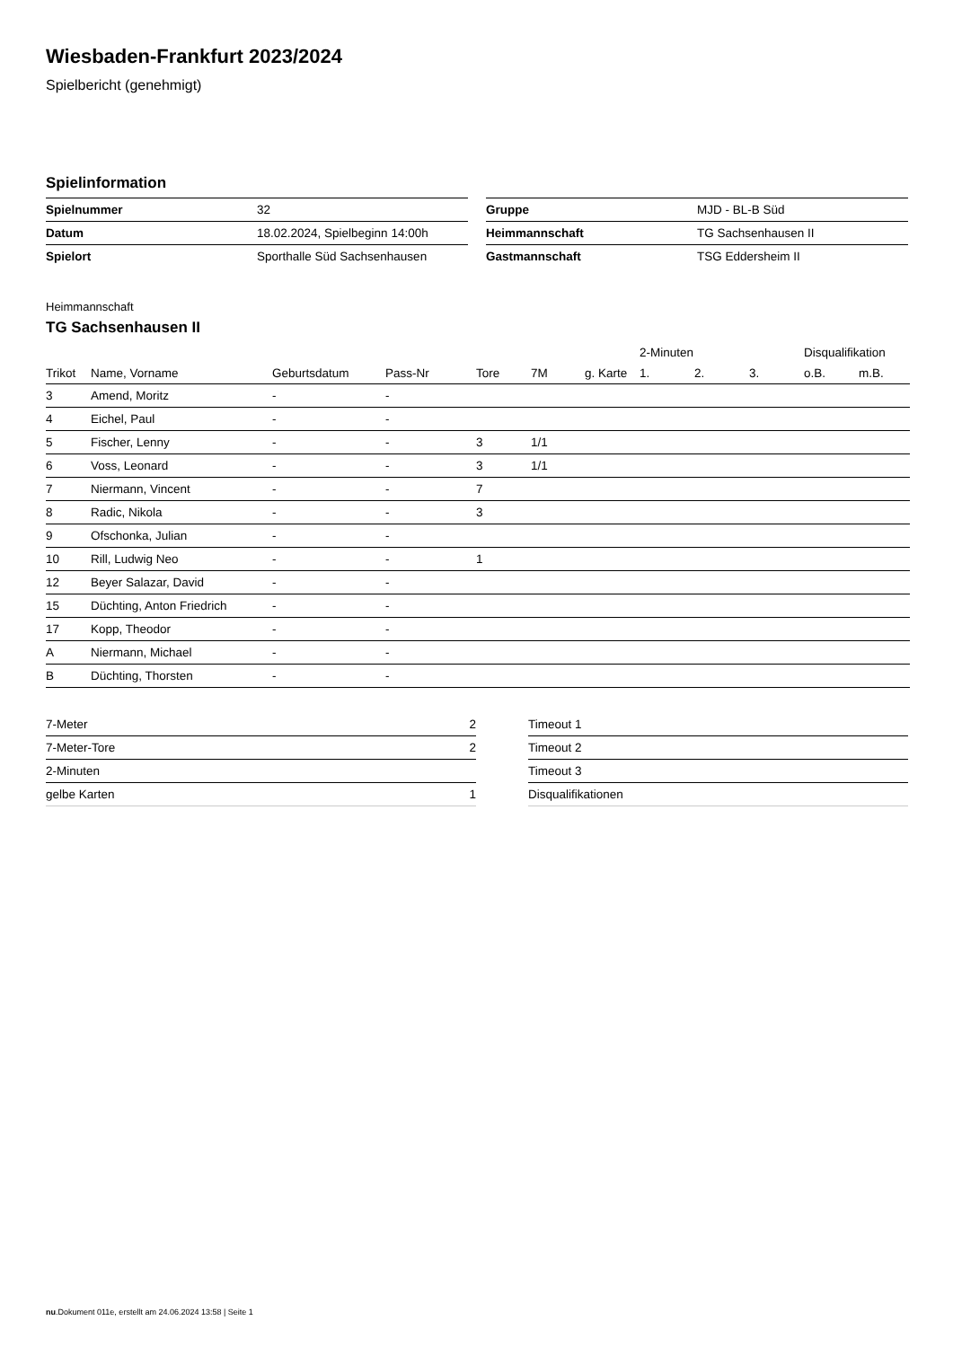Wiesbaden-Frankfurt 2023/2024
Spielbericht (genehmigt)
Spielinformation
| Spielnummer | 32 |
| Datum | 18.02.2024, Spielbeginn 14:00h |
| Spielort | Sporthalle Süd Sachsenhausen |
| Gruppe | MJD - BL-B Süd |
| Heimmannschaft | TG Sachsenhausen II |
| Gastmannschaft | TSG Eddersheim II |
Heimmannschaft
TG Sachsenhausen II
| | | | | | | | 2-Minuten | | | Disqualifikation | |
| --- | --- | --- | --- | --- | --- | --- | --- | --- | --- | --- | --- |
| Trikot | Name, Vorname | Geburtsdatum | Pass-Nr | Tore | 7M | g. Karte | 1. | 2. | 3. | o.B. | m.B. |
| 3 | Amend, Moritz | - | - | | | | | | | | |
| 4 | Eichel, Paul | - | - | | | | | | | | |
| 5 | Fischer, Lenny | - | - | 3 | 1/1 | | | | | | |
| 6 | Voss, Leonard | - | - | 3 | 1/1 | | | | | | |
| 7 | Niermann, Vincent | - | - | 7 | | | | | | | |
| 8 | Radic, Nikola | - | - | 3 | | | | | | | |
| 9 | Ofschonka, Julian | - | - | | | | | | | | |
| 10 | Rill, Ludwig Neo | - | - | 1 | | | | | | | |
| 12 | Beyer Salazar, David | - | - | | | | | | | | |
| 15 | Düchting, Anton Friedrich | - | - | | | | | | | | |
| 17 | Kopp, Theodor | - | - | | | | | | | | |
| A | Niermann, Michael | - | - | | | | | | | | |
| B | Düchting, Thorsten | - | - | | | | | | | | |
| 7-Meter | 2 |
| 7-Meter-Tore | 2 |
| 2-Minuten | |
| gelbe Karten | 1 |
| Timeout 1 |
| Timeout 2 |
| Timeout 3 |
| Disqualifikationen |
nu.Dokument 011e, erstellt am 24.06.2024 13:58 | Seite 1